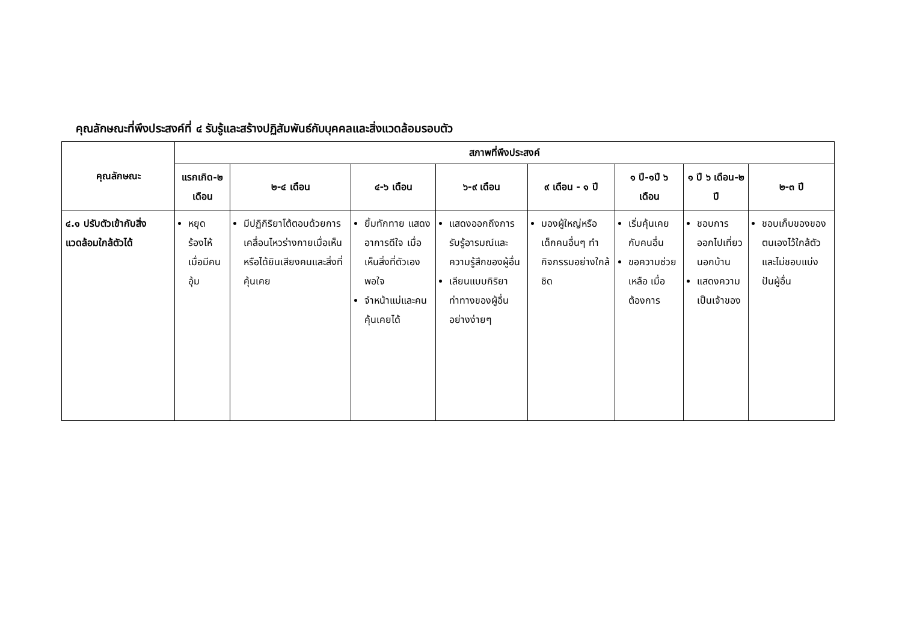คุณลักษณะที่พึงประสงค์ที่ ๔ รับรู้และสร้างปฏิสัมพันธ์กับบุคคลและสิ่งแวดล้อมรอบตัว
| คุณลักษณะ | สภาพที่พึงประสงค์ | | | | | | | |
| --- | --- | --- | --- | --- | --- | --- | --- | --- |
| | แรกเกิด-๒ เดือน | ๒-๔ เดือน | ๔-๖ เดือน | ๖-๙ เดือน | ๙ เดือน - ๑ ปี | ๑ ปี-๑ปี ๖ เดือน | ๑ ปี ๖ เดือน-๒ ปี | ๒-๓ ปี |
| ๔.๑ ปรับตัวเข้ากับสิ่งแวดล้อมใกล้ตัวได้ | หยุดร้องไห้เมื่อมีคนอุ้ม | มีปฏิกิริยาโต้ตอบด้วยการเคลื่อนไหวร่างกายเมื่อเห็นหรือได้ยินเสียงคนและสิ่งที่คุ้นเคย | ยิ้มทักทาย แสดงอาการดีใจ เมื่อเห็นสิ่งที่ตัวเองพอใจ จำหน้าแม่และคนคุ้นเคยได้ | แสดงออกถึงการรับรู้อารมณ์และความรู้สึกของผู้อื่น เลียนแบบกิริยาท่าทางของผู้อื่นอย่างง่ายๆ | มองผู้ใหญ่หรือเด็กคนอื่นๆ ทำกิจกรรมอย่างใกล้ชิด | เริ่มคุ้นเคยกับคนอื่น ขอความช่วยเหลือ เมื่อต้องการ | ชอบการออกไปเที่ยวนอกบ้าน แสดงความเป็นเจ้าของ | ชอบเก็บของของตนเองไว้ใกล้ตัว และไม่ชอบแบ่งปันผู้อื่น |